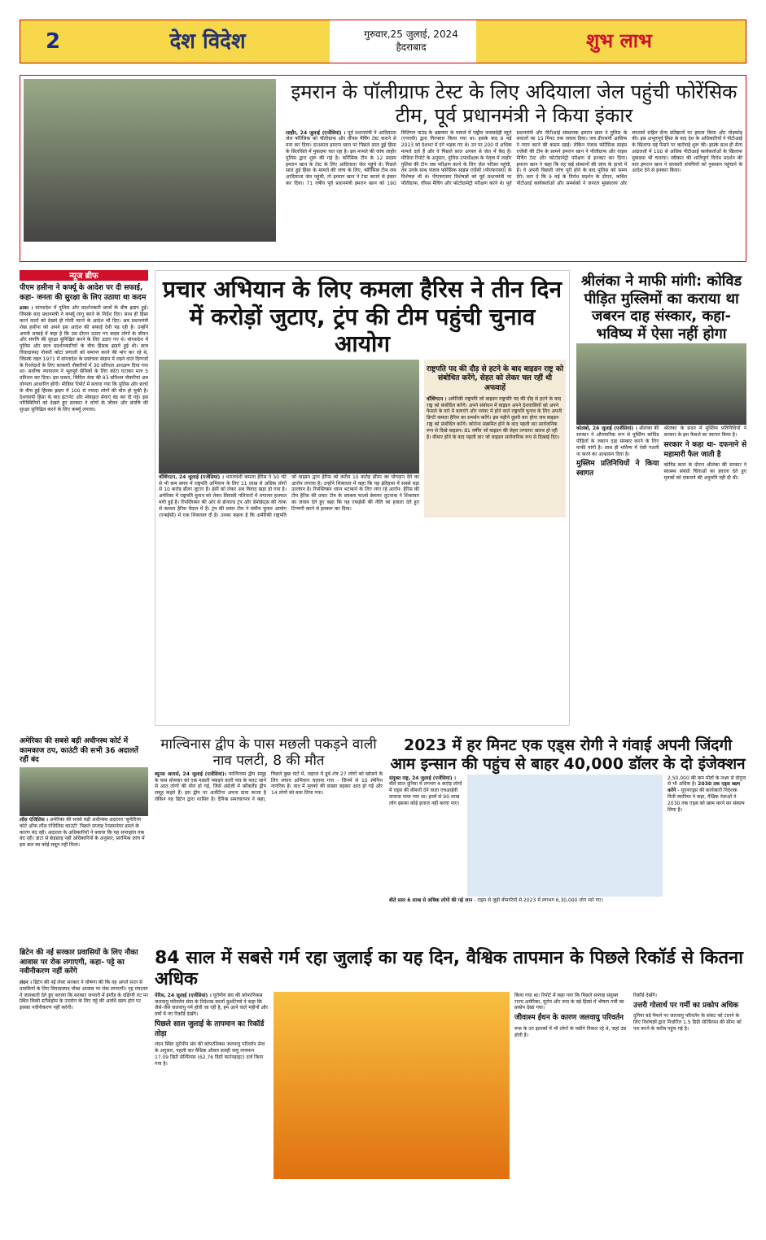2 देश विदेश
गुरुवार,25 जुलाई, 2024
हैदराबाद
शुभ लाभ
इमरान के पॉलीग्राफ टेस्ट के लिए अदियाला जेल पहुंची फोरेंसिक टीम, पूर्व प्रधानमंत्री ने किया इंकार
लाहौर, 24 जुलाई (एजेंसियां) । पूर्व प्रधानमंत्री ने आदियाला जेल फॉरेंसिक को पॉलीग्राफ और वॉयस मैचिंग टेस्ट कराने से मना कर दिया। दरअसल इमरान खान पर पिछले साल हुई हिंसा के सिलसिले में मुकदमा चल रहा है। इस मामले की जांच लाहौर पुलिस द्वारा शुरू की गई है। फॉरेंसिक टीम के 12 सदस्य इमरान खान के टेस्ट के लिए आदियाला जेल पहुंचे थे। पिछले साल हुई हिंसा के मामले की जांच के लिए, फॉरेंसिक टीम जब आदियाला जेल पहुंची, तो इमरान खान ने टेस्ट कराने से इंकार कर दिया। 71 वर्षीय पूर्व प्रधानमंत्री इमरान खान को 190 मिलियन पाउंड के भ्रष्टाचार के मामले में राष्ट्रीय जवाबदेही ब्यूरो (एनएबी) द्वारा गिरफ्तार किया गया था। इसके बाद 9 मई 2023 को देशभर में दंगे भड़क गए थे। उन पर 200 से अधिक मामले दर्ज हैं और वे पिछले साल अगस्त से जेल में कैद हैं। मीडिया रिपोर्ट के अनुसार, पुलिस उपाधीक्षक के नेतृत्व में लाहौर पुलिस की टीम जब परीक्षण करने के लिए जेल परिसर पहुंची, तब उनके साथ पंजाब फोरेंसिक साइंस एजेंसी (पीएफएसए) के विशेषज्ञ भी थे। पीएफएसए विशेषज्ञों को पूर्व प्रधानमंत्री पर पॉलीग्राफ, वॉयस मैचिंग और फोटोग्रामेट्री परीक्षण करने थे। पूर्व प्रधानमंत्री और पीटीआई संस्थापक इमरान खान ने पुलिस के सवालों का 15 मिनट तक जवाब दिया। जब डीएसपी आसिफ ने न्याय करने की कसम खाई। लेकिन पंजाब फोरेंसिक साइंस एजेंसी की टीम के सामने इमरान खान ने पॉलीग्राफ और वाइस मैचिंग टेस्ट और फोटोग्रामेट्री परीक्षण से इनकार कर दिया। इमरान खान ने कहा कि वह कई संस्थानों की जांच के दायरे में हैं। वे अपनी पिछली जांच पूरी होने के बाद पुलिस को समय देंगे। बता दें कि 9 मई के विरोध प्रदर्शन के दौरान, कथित पीटीआई कार्यकर्ताओं और समर्थकों ने जनरल मुख्यालय और स्मारकों सहित सैन्य प्रतिष्ठानों पर हमला किया और तोड़फोड़ की। इस अभूतपूर्व हिंसा के बाद देश के अधिकारियों ने पीटीआई के खिलाफ बड़े पैमाने पर कार्रवाई शुरू की। इसके साथ ही सैन्य अदालतों में 100 से अधिक पीटीआई कार्यकर्ताओं के खिलाफ मुकदमा भी चलाया। स्वीकार की शांतिपूर्ण विरोध प्रदर्शन की बात इमरान खान ने सरकारी संपत्तियों को नुकसान पहुंचाने के आदेश देने से इनकार किया।
न्यूज ब्रीफ
पीएम हसीना ने कर्फ्यू के आदेश पर दी सफाई, कहा- जनता की सुरक्षा के लिए उठाया था कदम
ढाका । बांग्लादेश में पुलिस और प्रदर्शनकारी छात्रों के बीच झड़प हुई। जिसके बाद प्रधानमंत्री ने कर्फ्यू लागू करने के निर्देश दिए। साथ ही हिंसा करने वालों को देखते ही गोली मारने के आदेश भी दिए। अब प्रधानमंत्री शेख हसीना को अपने इस आदेश की सफाई देनी पड़ रही है। उन्होंने अपनी सफाई में कहा है कि उस दौरान उठाए गए कदम लोगों के जीवन और संपत्ति की सुरक्षा सुनिश्चित करने के लिए उठाए गए थे। बांग्लादेश में पुलिस और छात्र प्रदर्शनकारियों के बीच हिंसक झड़पें हुई थी। छात्र विवादास्पद नौकरी कोटा प्रणाली को समाप्त करने की मांग कर रहे थे, जिसके तहत 1971 में बांग्लादेश के स्वतंत्रता संग्राम में लड़ने वाले दिग्गजों के रिश्तेदारों के लिए सरकारी नौकरियों में 30 प्रतिशत आरक्षण दिया गया था। सर्वोच्च न्यायालय ने भूतपूर्व सैनिकों के लिए कोटा घटाकर मात्र 5 प्रतिशत कर दिया। इस प्रकार, सिविल सेवा की 93 प्रतिशत नौकरियां अब योग्यता आधारित होंगी। मीडिया रिपोर्ट में बताया गया कि पुलिस और छात्रों के बीच हुई हिंसक झड़प में 100 से ज्यादा लोगों की मौत हो चुकी है। देशव्यापी हिंसा के बाद इंटरनेट और मोबाइल सेवाएं बंद कर दी गई। इस परिस्थितियों को देखते हुए सरकार ने लोगों के जीवन और संपत्ति की सुरक्षा सुनिश्चित करने के लिए कर्फ्यू लगाया।
प्रचार अभियान के लिए कमला हैरिस ने तीन दिन में करोड़ों जुटाए, ट्रंप की टीम पहुंची चुनाव आयोग
वॉशिंगटन, 24 जुलाई (एजेंसियां) । भारतवंशी कमला हैरिस ने 50 घंटे से भी कम समय में राष्ट्रपति अभियान के लिए 11 लाख से अधिक लोगों से 10 करोड़ डॉलर जुटाए हैं। इसी को लेकर अब विवाद खड़ा हो गया है। अमेरिका में राष्ट्रपति चुनाव को लेकर सियासी गलियारों में लगातार हलचल मची हुई है। रिपब्लिकन की ओर से डोनाल्ड ट्रंप और डेमोक्रेट्स की तरफ से कमला हैरिस मैदान में हैं। ट्रंप की प्रचार टीम ने संघीय चुनाव आयोग (एफईसी) में एक शिकायत दी है। उनका कहना है कि अमेरिकी राष्ट्रपति जो बाइडन द्वारा हैरिस को करीब 10 करोड़ डॉलर का योगदान देने का आरोप लगाया है। उन्होंने शिकायत में कहा कि यह इतिहास में सबसे बड़ा उल्लंघन है। रिपब्लिकन ध्यान भटकाने के लिए लगा रहे आरोप: हैरिस की टीम हैरिस की प्रचार टीम के प्रवक्ता चार्ल्स क्रेचमर लुटवाक ने शिकायत का जवाब देते हुए कहा कि यह एफईसी की नीति का हवाला देते हुए टिप्पणी करने से इनकार कर दिया।
राष्ट्रपति पद की दौड़ से हटने के बाद बाइडन राष्ट्र को संबोधित करेंगे, सेहत को लेकर चल रहीं थी अफवाहें
वॉशिंगटन । अमेरिकी राष्ट्रपति जो बाइडन राष्ट्रपति पद की दौड़ से हटने के बाद राष्ट्र को संबोधित करेंगे। अपने संबोधन में बाइडन अपने देशवासियों को अपने फैसले के बारे में बताएंगे और नवंबर में होने वाले राष्ट्रपति चुनाव के लिए अपनी डिप्टी कमला हैरिस का समर्थन करेंगे। इस महीने दूसरी बार होगा जब बाइडन राष्ट्र को संबोधित करेंगे। कोरोना संक्रमित होने के बाद पहली बार सार्वजनिक रूप से दिखे बाइडन। 81 वर्षीय जो बाइडन की सेहत लगातार खराब हो रही है। बीमार होने के बाद पहली बार जो बाइडन सार्वजनिक रूप से दिखाई दिए।
श्रीलंका ने माफी मांगी: कोविड पीड़ित मुस्लिमों का कराया था जबरन दाह संस्कार, कहा- भविष्य में ऐसा नहीं होगा
कोलंबो, 24 जुलाई (एजेंसियां) । श्रीलंका की सरकार ने औपचारिक रूप से मुस्लिम कोविड पीड़ितों के जबरन दाह संस्कार करने के लिए माफी मांगी है। साथ ही भविष्य में ऐसी गलती ना करने का आश्वासन दिया है।
मुस्लिम प्रतिनिधियों ने किया स्वागत
श्रीलंका के सदन में मुस्लिम प्रतिनिधियों ने सरकार के इस फैसले का स्वागत किया है।
सरकार ने कहा था- दफनाने से महामारी फैल जाती है
कोविड काल के दौरान श्रीलंका की सरकार ने स्वास्थ्य संबंधी चिंताओं का हवाला देते हुए मृतकों को दफनाने की अनुमति नहीं दी थी।
अमेरिका की सबसे बड़ी अधीनस्थ कोर्ट में कामकाज ठप, काउंटी की सभी 36 अदालतें रहीं बंद
लॉस एंजिलिस । अमेरिका की सबसे बड़ी अधीनस्थ अदालत 'सुपीरियर कोर्ट ऑफ लॉस एंजिलिस काउंटी' पिछले सप्ताह रैनसमवेयर हमले के कारण बंद रही। अदालत के अधिकारियों ने बताया कि यह सप्ताहांत तक बंद रही। डाटा से छेड़छाड़ नहीं अधिकारियों के अनुसार, प्रारंभिक जांच में इस बात का कोई सबूत नहीं मिला।
माल्विनास द्वीप के पास मछली पकड़ने वाली नाव पलटी, 8 की मौत
ब्यूनस आयर्स, 24 जुलाई (एजेंसियां)। माल्विनास द्वीप समूह के पास सोमवार को एक मछली पकड़ने वाली नाव के पलट जाने से आठ लोगों की मौत हो गई, जिसे अंग्रेजी में फ़ॉकलैंड द्वीप समूह कहते हैं। इस द्वीप पर अर्जेंटीना अपना दावा करता है लेकिन यह ब्रिटेन द्वारा शासित है। दैनिक समाचारपत्र ने कहा, पिछले कुछ घंटों में, जहाज में डूबे शेष 27 लोगों को खोजने के लिए बचाव अभियान चलाया गया - जिनमें से 10 स्पेनिश नागरिक हैं। बाद में मृतकों की संख्या बढ़कर आठ हो गई और 14 लोगों को बचा लिया गया।
2023 में हर मिनट एक एड्स रोगी ने गंवाई अपनी जिंदगी आम इन्सान की पहुंच से बाहर 40,000 डॉलर के दो इंजेक्शन
संयुक्त राष्ट्र, 24 जुलाई (एजेंसियां) । बीते साल दुनिया में लगभग 4 करोड़ लोगों में एड्स की बीमारी देने वाला एचआईवी वायरस पाया गया था। इनमें से 90 लाख लोग इसका कोई इलाज नहीं करवा पाए।
2,50,000 की कम मौतों के लक्ष्य से दोगुना से भी अधिक है। 2030 तक एड्स खत्म करेंगे - यूएनएड्स की कार्यकारी निदेशक विनी ब्यानिमा ने कहा, वैश्विक नेताओं ने 2030 तक एड्स को खत्म करने का संकल्प लिया है।
बीते साल 6 लाख से अधिक लोगों की गई जान - एड्स से जुड़ी बीमारियों से 2023 में लगभग 6,30,000 लोग मारे गए।
ब्रिटेन की नई सरकार प्रवासियों के लिए नौका आवास पर रोक लगाएगी, कहा- पट्टे का नवीनीकरण नहीं करेंगे
लंदन । ब्रिटेन की नई लेबर सरकार ने घोषणा की कि वह अगले साल से प्रवासियों के लिए विवादास्पद नौका आवास पर रोक लगाएगी। गृह मंत्रालय ने जानकारी देते हुए बताया कि सरकार जनवरी में इंग्लैंड के दक्षिणी तट पर स्थित बिब्बी स्टॉकहोम के उपयोग के लिए पट्टे की अवधि खत्म होने पर इसका नवीनीकरण नहीं करेगी।
84 साल में सबसे गर्म रहा जुलाई का यह दिन, वैश्विक तापमान के पिछले रिकॉर्ड से कितना अधिक
पेरिस, 24 जुलाई (एजेंसियां) । यूरोपीय संघ की कोपरनिकस जलवायु परिवर्तन सेवा के निदेशक कार्लो बुओंटेम्पो ने कहा कि जैसे-जैसे जलवायु गर्म होती जा रही है, हम आने वाले महीनों और वर्षों में नए रिकॉर्ड देखेंगे।
पिछले साल जुलाई के तापमान का रिकॉर्ड तोड़ा
लंदन स्थित यूरोपीय संघ की कोपरनिकस जलवायु परिवर्तन सेवा के अनुसार, पहली बार वैश्विक औसत सतही वायु तापमान 17.09 डिग्री सेल्सियस (62.76 डिग्री फारेनहाइट) दर्ज किया गया है।
किया गया था। रिपोर्ट में कहा गया कि पिछले सप्ताह संयुक्त राज्य अमेरिका, यूरोप और रूस के बड़े हिस्से में भीषण गर्मी का प्रकोप देखा गया।
जीवाश्म ईंधन के कारण जलवायु परिवर्तन
रूस के उन इलाकों में भी लोगों के पसीने निकल रहे थे, जहां ठंड होती है।
रिकॉर्ड देखेंगे।
उत्तरी गोलार्ध पर गर्मी का प्रकोप अधिक
दुनिया बड़े पैमाने पर जलवायु परिवर्तन के संकट को टालने के लिए विशेषज्ञों द्वारा निर्धारित 1.5 डिग्री सेल्सियस की सीमा को पार करने के करीब पहुंच गई है।